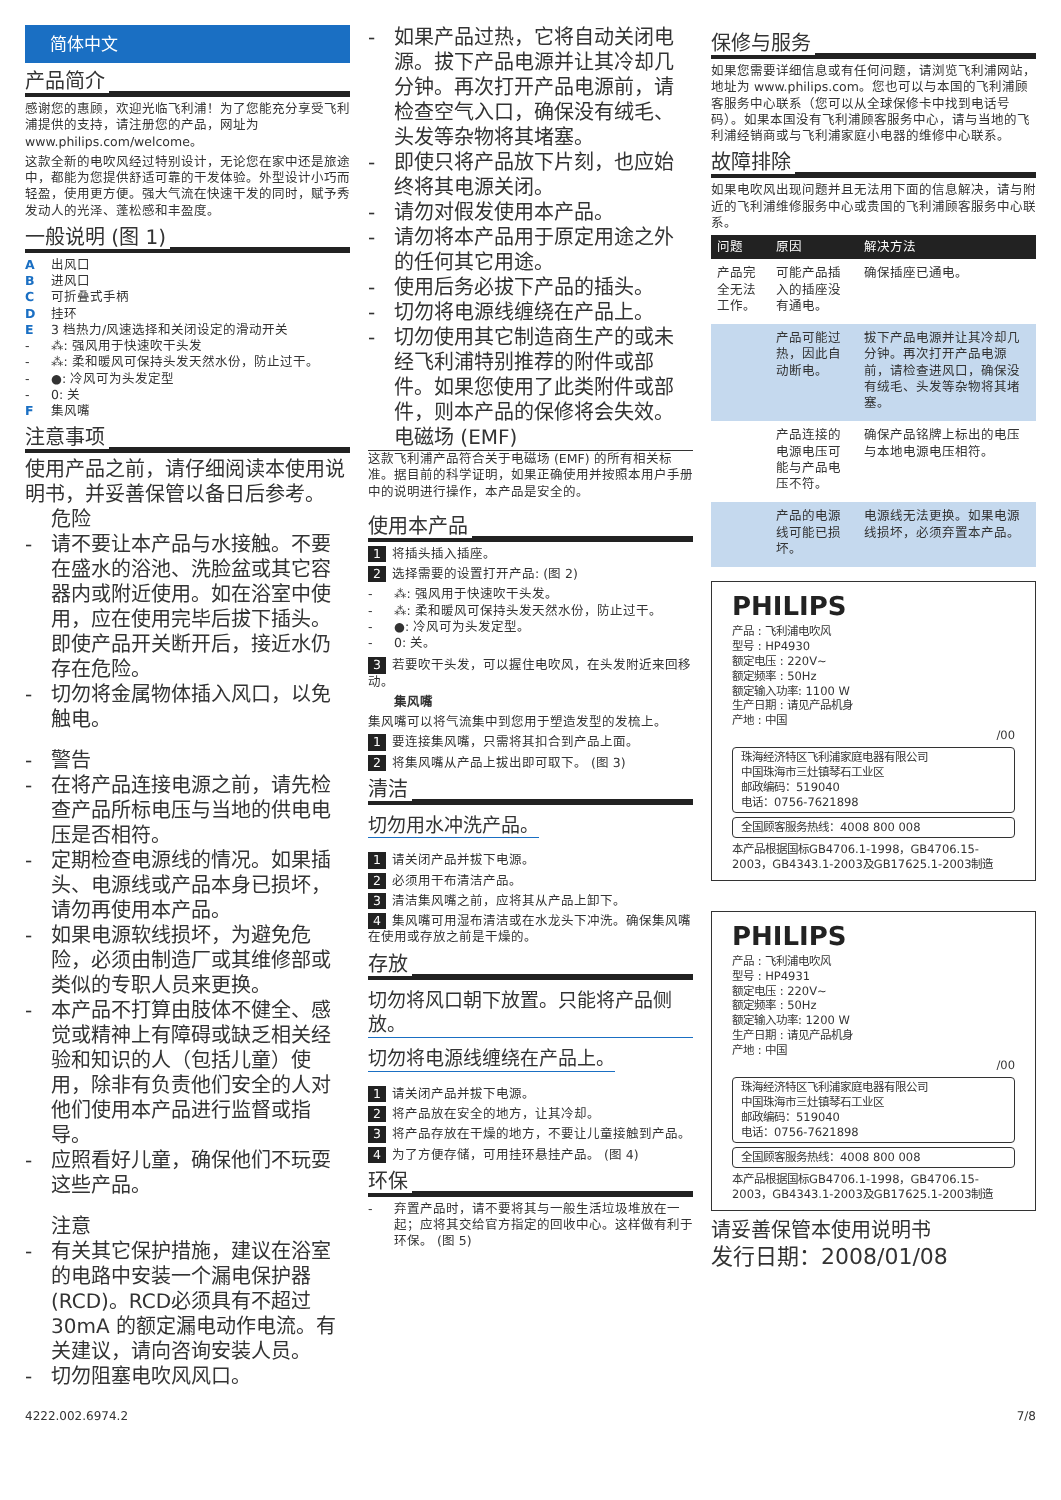简体中文
产品简介
感谢您的惠顾，欢迎光临飞利浦！为了您能充分享受飞利浦提供的支持，请注册您的产品，网址为 www.philips.com/welcome。
这款全新的电吹风经过特别设计，无论您在家中还是旅途中，都能为您提供舒适可靠的干发体验。外型设计小巧而轻盈，使用更方便。强大气流在快速干发的同时，赋予秀发动人的光泽、蓬松感和丰盈度。
一般说明 (图 1)
A出风口
B进风口
C可折叠式手柄
D挂环
E 3 档热力/风速选择和关闭设定的滑动开关
- ⁂: 强风用于快速吹干头发
- ⁂: 柔和暖风可保持头发天然水份，防止过干。
- ●: 冷风可为头发定型
- 0: 关
F集风嘴
注意事项
使用产品之前，请仔细阅读本使用说明书，并妥善保管以备日后参考。
危险
- 请不要让本产品与水接触。不要在盛水的浴池、洗脸盆或其它容器内或附近使用。如在浴室中使用，应在使用完毕后拔下插头。即使产品开关断开后，接近水仍存在危险。
- 切勿将金属物体插入风口，以免触电。
- 警告
- 在将产品连接电源之前，请先检查产品所标电压与当地的供电电压是否相符。
- 定期检查电源线的情况。如果插头、电源线或产品本身已损坏，请勿再使用本产品。
- 如果电源软线损坏，为避免危险，必须由制造厂或其维修部或类似的专职人员来更换。
- 本产品不打算由肢体不健全、感觉或精神上有障碍或缺乏相关经验和知识的人（包括儿童）使用，除非有负责他们安全的人对他们使用本产品进行监督或指导。
- 应照看好儿童，确保他们不玩耍这些产品。
注意
- 有关其它保护措施，建议在浴室的电路中安装一个漏电保护器 (RCD)。RCD必须具有不超过 30mA 的额定漏电动作电流。有关建议，请向咨询安装人员。
- 切勿阻塞电吹风风口。
- 如果产品过热，它将自动关闭电源。拔下产品电源并让其冷却几分钟。再次打开产品电源前，请检查空气入口，确保没有绒毛、头发等杂物将其堵塞。
- 即使只将产品放下片刻，也应始终将其电源关闭。
- 请勿对假发使用本产品。
- 请勿将本产品用于原定用途之外的任何其它用途。
- 使用后务必拔下产品的插头。
- 切勿将电源线缠绕在产品上。
- 切勿使用其它制造商生产的或未经飞利浦特别推荐的附件或部件。如果您使用了此类附件或部件，则本产品的保修将会失效。
电磁场 (EMF)
这款飞利浦产品符合关于电磁场 (EMF) 的所有相关标准。据目前的科学证明，如果正确使用并按照本用户手册中的说明进行操作，本产品是安全的。
使用本产品
1 将插头插入插座。
2 选择需要的设置打开产品: (图 2)
- ⁂: 强风用于快速吹干头发。
- ⁂: 柔和暖风可保持头发天然水份，防止过干。
- ●: 冷风可为头发定型。
- 0: 关。
3 若要吹干头发，可以握住电吹风，在头发附近来回移动。
集风嘴
集风嘴可以将气流集中到您用于塑造发型的发梳上。
1 要连接集风嘴，只需将其扣合到产品上面。
2 将集风嘴从产品上拔出即可取下。 (图 3)
清洁
切勿用水冲洗产品。
1 请关闭产品并拔下电源。
2 必须用干布清洁产品。
3 清洁集风嘴之前，应将其从产品上卸下。
4 集风嘴可用湿布清洁或在水龙头下冲洗。确保集风嘴在使用或存放之前是干燥的。
存放
切勿将风口朝下放置。只能将产品侧放。 切勿将电源线缠绕在产品上。
1 请关闭产品并拔下电源。
2 将产品放在安全的地方，让其冷却。
3 将产品存放在干燥的地方，不要让儿童接触到产品。
4 为了方便存储，可用挂环悬挂产品。 (图 4)
环保
- 弃置产品时，请不要将其与一般生活垃圾堆放在一起；应将其交给官方指定的回收中心。这样做有利于环保。 (图 5)
保修与服务
如果您需要详细信息或有任何问题，请浏览飞利浦网站，地址为 www.philips.com。您也可以与本国的飞利浦顾客服务中心联系（您可以从全球保修卡中找到电话号码）。如果本国没有飞利浦顾客服务中心，请与当地的飞利浦经销商或与飞利浦家庭小电器的维修中心联系。
故障排除
如果电吹风出现问题并且无法用下面的信息解决，请与附近的飞利浦维修服务中心或贵国的飞利浦顾客服务中心联系。
| 问题 | 原因 | 解决方法 |
| --- | --- | --- |
| 产品完全无法工作。 | 可能产品插入的插座没有通电。 | 确保插座已通电。 |
| | 产品可能过热，因此自动断电。 | 拔下产品电源并让其冷却几分钟。再次打开产品电源前，请检查进风口，确保没有绒毛、头发等杂物将其堵塞。 |
| | 产品连接的电源电压可能与产品电压不符。 | 确保产品铭牌上标出的电压与本地电源电压相符。 |
| | 产品的电源线可能已损坏。 | 电源线无法更换。如果电源线损坏，必须弃置本产品。 |
PHILIPS
产品 : 飞利浦电吹风
型号 : HP4930
额定电压 : 220V~
额定频率 : 50Hz
额定输入功率: 1100 W
生产日期 : 请见产品机身
产地 : 中国
/00
珠海经济特区飞利浦家庭电器有限公司
中国珠海市三灶镇琴石工业区
邮政编码：519040
电话：0756-7621898
全国顾客服务热线：4008 800 008
本产品根据国标GB4706.1-1998，GB4706.15-2003，GB4343.1-2003及GB17625.1-2003制造
PHILIPS
产品 : 飞利浦电吹风
型号 : HP4931
额定电压 : 220V~
额定频率 : 50Hz
额定输入功率: 1200 W
生产日期 : 请见产品机身
产地 : 中国
/00
珠海经济特区飞利浦家庭电器有限公司
中国珠海市三灶镇琴石工业区
邮政编码：519040
电话：0756-7621898
全国顾客服务热线：4008 800 008
本产品根据国标GB4706.1-1998，GB4706.15-2003，GB4343.1-2003及GB17625.1-2003制造
请妥善保管本使用说明书
发行日期：2008/01/08
4222.002.6974.2 7/8